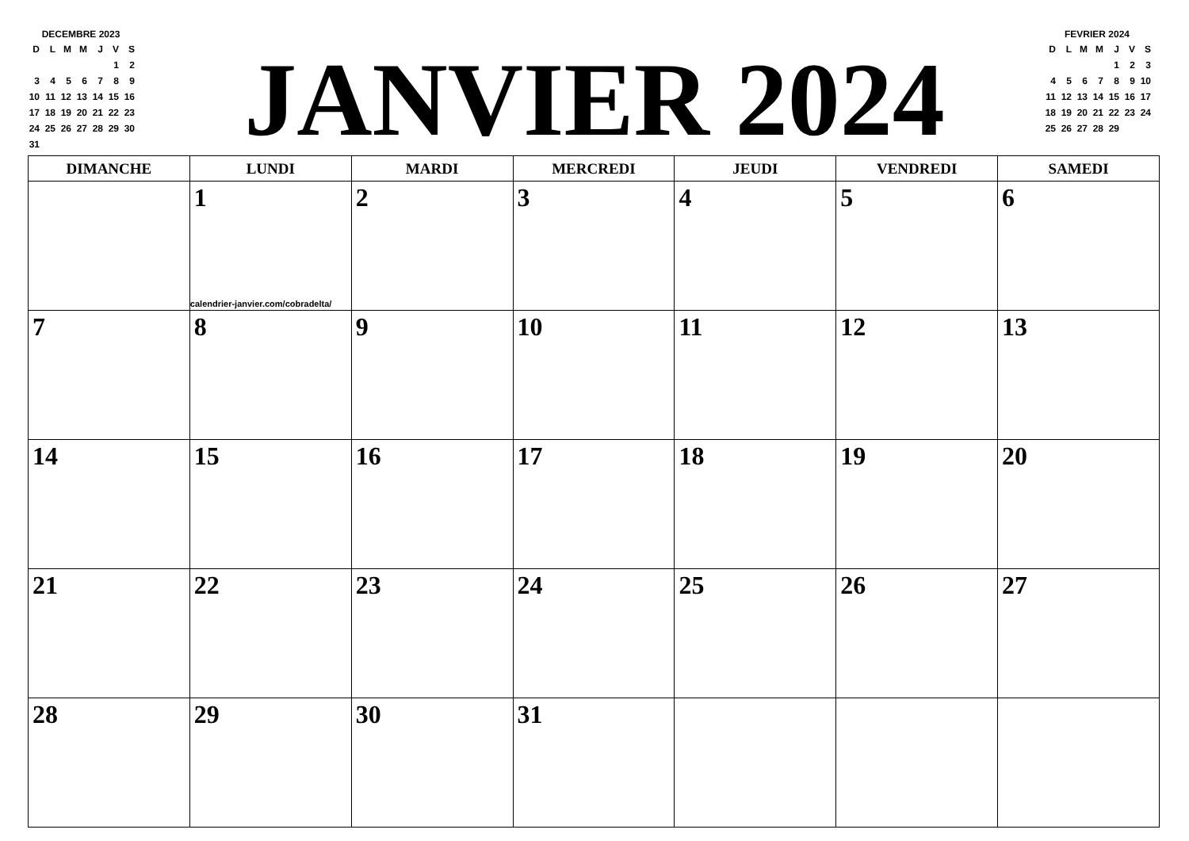DECEMBRE 2023
| D | L | M | M | J | V | S |
| | | | | | 1 | 2 |
| 3 | 4 | 5 | 6 | 7 | 8 | 9 |
| 10 | 11 | 12 | 13 | 14 | 15 | 16 |
| 17 | 18 | 19 | 20 | 21 | 22 | 23 |
| 24 | 25 | 26 | 27 | 28 | 29 | 30 |
| 31 | | | | | | |
FEVRIER 2024
| D | L | M | M | J | V | S |
| | | | | 1 | 2 | 3 |
| 4 | 5 | 6 | 7 | 8 | 9 | 10 |
| 11 | 12 | 13 | 14 | 15 | 16 | 17 |
| 18 | 19 | 20 | 21 | 22 | 23 | 24 |
| 25 | 26 | 27 | 28 | 29 | | |
JANVIER 2024
| DIMANCHE | LUNDI | MARDI | MERCREDI | JEUDI | VENDREDI | SAMEDI |
| --- | --- | --- | --- | --- | --- | --- |
| | 1 calendrier-janvier.com/cobradelta/ | 2 | 3 | 4 | 5 | 6 |
| 7 | 8 | 9 | 10 | 11 | 12 | 13 |
| 14 | 15 | 16 | 17 | 18 | 19 | 20 |
| 21 | 22 | 23 | 24 | 25 | 26 | 27 |
| 28 | 29 | 30 | 31 | | | |